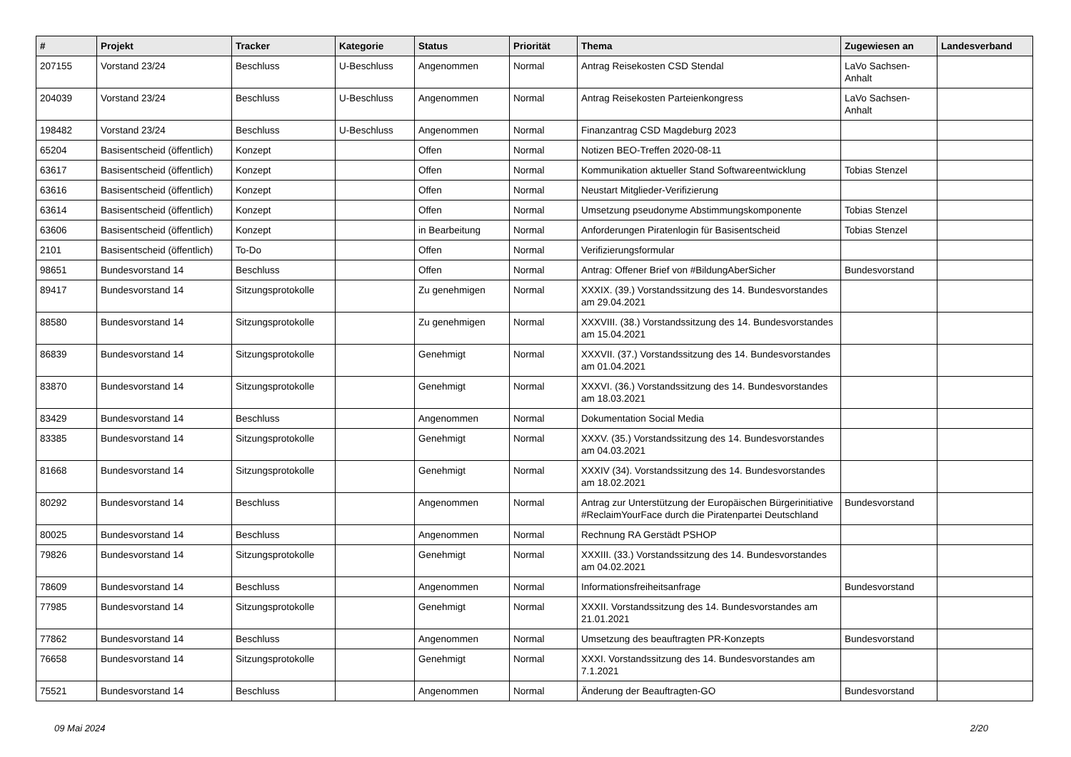| # | Projekt | Tracker | Kategorie | Status | Priorität | Thema | Zugewiesen an | Landesverband |
| --- | --- | --- | --- | --- | --- | --- | --- | --- |
| 207155 | Vorstand 23/24 | Beschluss | U-Beschluss | Angenommen | Normal | Antrag Reisekosten CSD Stendal | LaVo Sachsen-Anhalt | |
| 204039 | Vorstand 23/24 | Beschluss | U-Beschluss | Angenommen | Normal | Antrag Reisekosten Parteienkongress | LaVo Sachsen-Anhalt | |
| 198482 | Vorstand 23/24 | Beschluss | U-Beschluss | Angenommen | Normal | Finanzantrag CSD Magdeburg 2023 | | |
| 65204 | Basisentscheid (öffentlich) | Konzept | | Offen | Normal | Notizen BEO-Treffen 2020-08-11 | | |
| 63617 | Basisentscheid (öffentlich) | Konzept | | Offen | Normal | Kommunikation aktueller Stand Softwareentwicklung | Tobias Stenzel | |
| 63616 | Basisentscheid (öffentlich) | Konzept | | Offen | Normal | Neustart Mitglieder-Verifizierung | | |
| 63614 | Basisentscheid (öffentlich) | Konzept | | Offen | Normal | Umsetzung pseudonyme Abstimmungskomponente | Tobias Stenzel | |
| 63606 | Basisentscheid (öffentlich) | Konzept | | in Bearbeitung | Normal | Anforderungen Piratenlogin für Basisentscheid | Tobias Stenzel | |
| 2101 | Basisentscheid (öffentlich) | To-Do | | Offen | Normal | Verifizierungsformular | | |
| 98651 | Bundesvorstand 14 | Beschluss | | Offen | Normal | Antrag: Offener Brief von #BildungAberSicher | Bundesvorstand | |
| 89417 | Bundesvorstand 14 | Sitzungsprotokolle | | Zu genehmigen | Normal | XXXIX. (39.) Vorstandssitzung des 14. Bundesvorstandes am 29.04.2021 | | |
| 88580 | Bundesvorstand 14 | Sitzungsprotokolle | | Zu genehmigen | Normal | XXXVIII. (38.) Vorstandssitzung des 14. Bundesvorstandes am 15.04.2021 | | |
| 86839 | Bundesvorstand 14 | Sitzungsprotokolle | | Genehmigt | Normal | XXXVII. (37.) Vorstandssitzung des 14. Bundesvorstandes am 01.04.2021 | | |
| 83870 | Bundesvorstand 14 | Sitzungsprotokolle | | Genehmigt | Normal | XXXVI. (36.) Vorstandssitzung des 14. Bundesvorstandes am 18.03.2021 | | |
| 83429 | Bundesvorstand 14 | Beschluss | | Angenommen | Normal | Dokumentation Social Media | | |
| 83385 | Bundesvorstand 14 | Sitzungsprotokolle | | Genehmigt | Normal | XXXV. (35.) Vorstandssitzung des 14. Bundesvorstandes am 04.03.2021 | | |
| 81668 | Bundesvorstand 14 | Sitzungsprotokolle | | Genehmigt | Normal | XXXIV (34). Vorstandssitzung des 14. Bundesvorstandes am 18.02.2021 | | |
| 80292 | Bundesvorstand 14 | Beschluss | | Angenommen | Normal | Antrag zur Unterstützung der Europäischen Bürgerinitiative #ReclaimYourFace durch die Piratenpartei Deutschland | Bundesvorstand | |
| 80025 | Bundesvorstand 14 | Beschluss | | Angenommen | Normal | Rechnung RA Gerstädt PSHOP | | |
| 79826 | Bundesvorstand 14 | Sitzungsprotokolle | | Genehmigt | Normal | XXXIII. (33.) Vorstandssitzung des 14. Bundesvorstandes am 04.02.2021 | | |
| 78609 | Bundesvorstand 14 | Beschluss | | Angenommen | Normal | Informationsfreiheitsanfrage | Bundesvorstand | |
| 77985 | Bundesvorstand 14 | Sitzungsprotokolle | | Genehmigt | Normal | XXXII. Vorstandssitzung des 14. Bundesvorstandes am 21.01.2021 | | |
| 77862 | Bundesvorstand 14 | Beschluss | | Angenommen | Normal | Umsetzung des beauftragten PR-Konzepts | Bundesvorstand | |
| 76658 | Bundesvorstand 14 | Sitzungsprotokolle | | Genehmigt | Normal | XXXI. Vorstandssitzung des 14. Bundesvorstandes am 7.1.2021 | | |
| 75521 | Bundesvorstand 14 | Beschluss | | Angenommen | Normal | Änderung der Beauftragten-GO | Bundesvorstand | |
09 Mai 2024 2/20